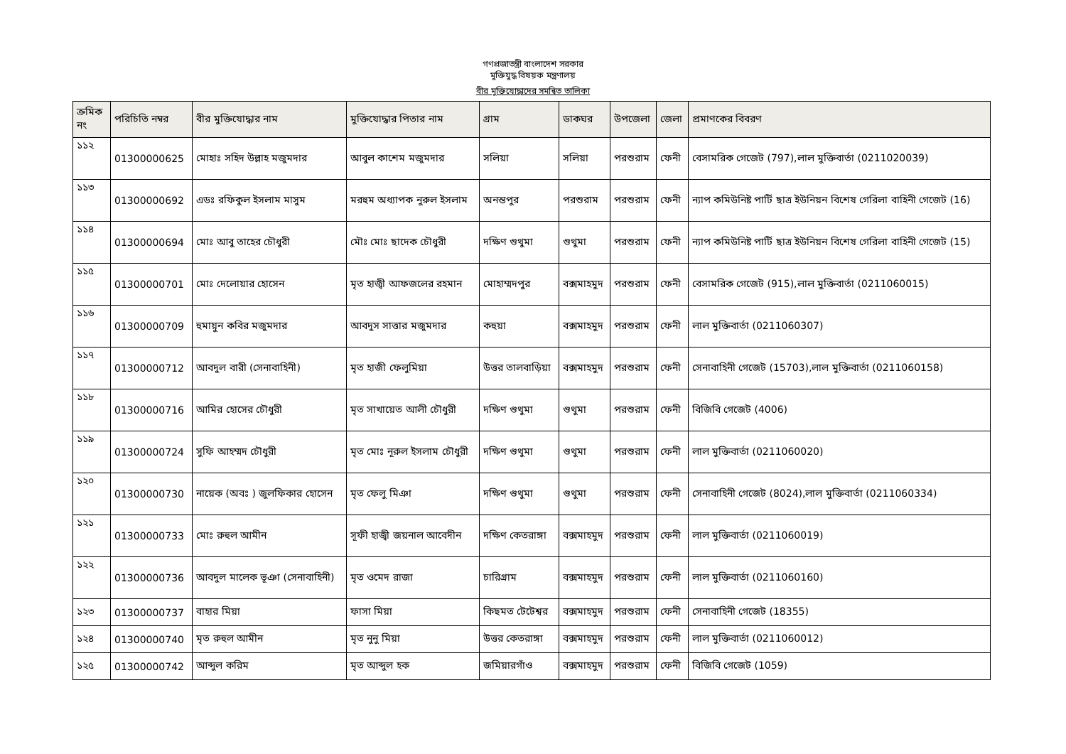গণপ্রজাতন্ত্রী বাংলাদেশ সরকার
মুক্তিযুদ্ধ বিষয়ক মন্ত্রণালয়
বীর মুক্তিযোদ্ধাদের সমন্বিত তালিকা
| ক্রমিক নং | পরিচিতি নম্বর | বীর মুক্তিযোদ্ধার নাম | মুক্তিযোদ্ধার পিতার নাম | গ্রাম | ডাকঘর | উপজেলা | জেলা | প্রমাণকের বিবরণ |
| --- | --- | --- | --- | --- | --- | --- | --- | --- |
| ১১২ | 01300000625 | মোহাঃ সহিদ উল্লাহ মজুমদার | আবুল কাশেম মজুমদার | সলিয়া | সলিয়া | পরশুরাম | ফেনী | বেসামরিক গেজেট (797),লাল মুক্তিবার্তা (0211020039) |
| ১১৩ | 01300000692 | এডঃ রফিকুল ইসলাম মাসুম | মরহুম অধ্যাপক নুরুল ইসলাম | অনন্তপুর | পরশুরাম | পরশুরাম | ফেনী | ন্যাপ কমিউনিষ্ট পার্টি ছাত্র ইউনিয়ন বিশেষ গেরিলা বাহিনী গেজেট (16) |
| ১১৪ | 01300000694 | মোঃ আবু তাহের চৌধুরী | মৌঃ মোঃ ছাদেক চৌধুরী | দক্ষিণ গুথুমা | গুথুমা | পরশুরাম | ফেনী | ন্যাপ কমিউনিষ্ট পার্টি ছাত্র ইউনিয়ন বিশেষ গেরিলা বাহিনী গেজেট (15) |
| ১১৫ | 01300000701 | মোঃ দেলোয়ার হোসেন | মৃত হাজ্বী আফজলের রহমান | মোহাম্মদপুর | বক্সমাহমুদ | পরশুরাম | ফেনী | বেসামরিক গেজেট (915),লাল মুক্তিবার্তা (0211060015) |
| ১১৬ | 01300000709 | হুমায়ুন কবির মজুমদার | আবদুস সাত্তার মজুমদার | কহুয়া | বক্সমাহমুদ | পরশুরাম | ফেনী | লাল মুক্তিবার্তা (0211060307) |
| ১১৭ | 01300000712 | আবদুল বারী (সেনাবাহিনী) | মৃত হাজী ফেলুমিয়া | উত্তর তালবাড়িয়া | বক্সমাহমুদ | পরশুরাম | ফেনী | সেনাবাহিনী গেজেট (15703),লাল মুক্তিবার্তা (0211060158) |
| ১১৮ | 01300000716 | আমির হোসের চৌধুরী | মৃত সাখায়েত আলী চৌধুরী | দক্ষিণ গুথুমা | গুথুমা | পরশুরাম | ফেনী | বিজিবি গেজেট (4006) |
| ১১৯ | 01300000724 | সুফি আহম্মদ চৌধুরী | মৃত মোঃ নূরুল ইসলাম চৌধুরী | দক্ষিণ গুথুমা | গুথুমা | পরশুরাম | ফেনী | লাল মুক্তিবার্তা (0211060020) |
| ১২০ | 01300000730 | নায়েক (অবঃ ) জুলফিকার হোসেন | মৃত ফেলু মিঞা | দক্ষিণ গুথুমা | গুথুমা | পরশুরাম | ফেনী | সেনাবাহিনী গেজেট (8024),লাল মুক্তিবার্তা (0211060334) |
| ১২১ | 01300000733 | মোঃ রুহুল আমীন | সূফী হাজ্বী জয়নাল আবেদীন | দক্ষিণ কেতরাঙ্গা | বক্সমাহমুদ | পরশুরাম | ফেনী | লাল মুক্তিবার্তা (0211060019) |
| ১২২ | 01300000736 | আবদুল মালেক ভূঞা (সেনাবাহিনী) | মৃত ওমেদ রাজা | চারিগ্রাম | বক্সমাহমুদ | পরশুরাম | ফেনী | লাল মুক্তিবার্তা (0211060160) |
| ১২৩ | 01300000737 | বাহার মিয়া | ফাসা মিয়া | কিছমত টেটেশ্বর | বক্সমাহমুদ | পরশুরাম | ফেনী | সেনাবাহিনী গেজেট (18355) |
| ১২৪ | 01300000740 | মৃত রুহুল আমীন | মৃত নুনু মিয়া | উত্তর কেতরাঙ্গা | বক্সমাহমুদ | পরশুরাম | ফেনী | লাল মুক্তিবার্তা (0211060012) |
| ১২৫ | 01300000742 | আব্দুল করিম | মৃত আব্দুল হক | জমিয়ারগাঁও | বক্সমাহমুদ | পরশুরাম | ফেনী | বিজিবি গেজেট (1059) |